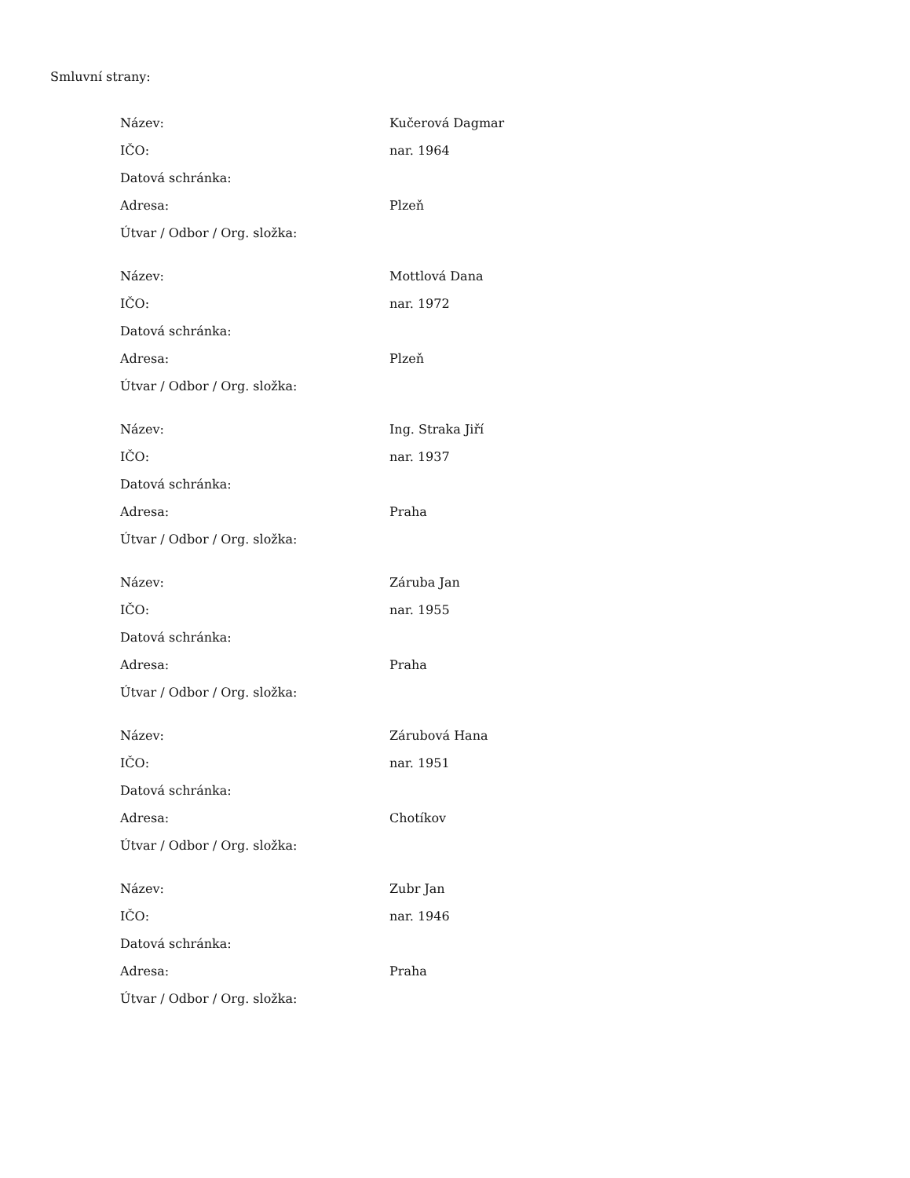Smluvní strany:
| Název: | Kučerová Dagmar |
| IČO: | nar. 1964 |
| Datová schránka: | |
| Adresa: | Plzeň |
| Útvar / Odbor / Org. složka: | |
| Název: | Mottlová Dana |
| IČO: | nar. 1972 |
| Datová schránka: | |
| Adresa: | Plzeň |
| Útvar / Odbor / Org. složka: | |
| Název: | Ing. Straka Jiří |
| IČO: | nar. 1937 |
| Datová schránka: | |
| Adresa: | Praha |
| Útvar / Odbor / Org. složka: | |
| Název: | Záruba Jan |
| IČO: | nar. 1955 |
| Datová schránka: | |
| Adresa: | Praha |
| Útvar / Odbor / Org. složka: | |
| Název: | Zárubová Hana |
| IČO: | nar. 1951 |
| Datová schránka: | |
| Adresa: | Chotíkov |
| Útvar / Odbor / Org. složka: | |
| Název: | Zubr Jan |
| IČO: | nar. 1946 |
| Datová schránka: | |
| Adresa: | Praha |
| Útvar / Odbor / Org. složka: | |